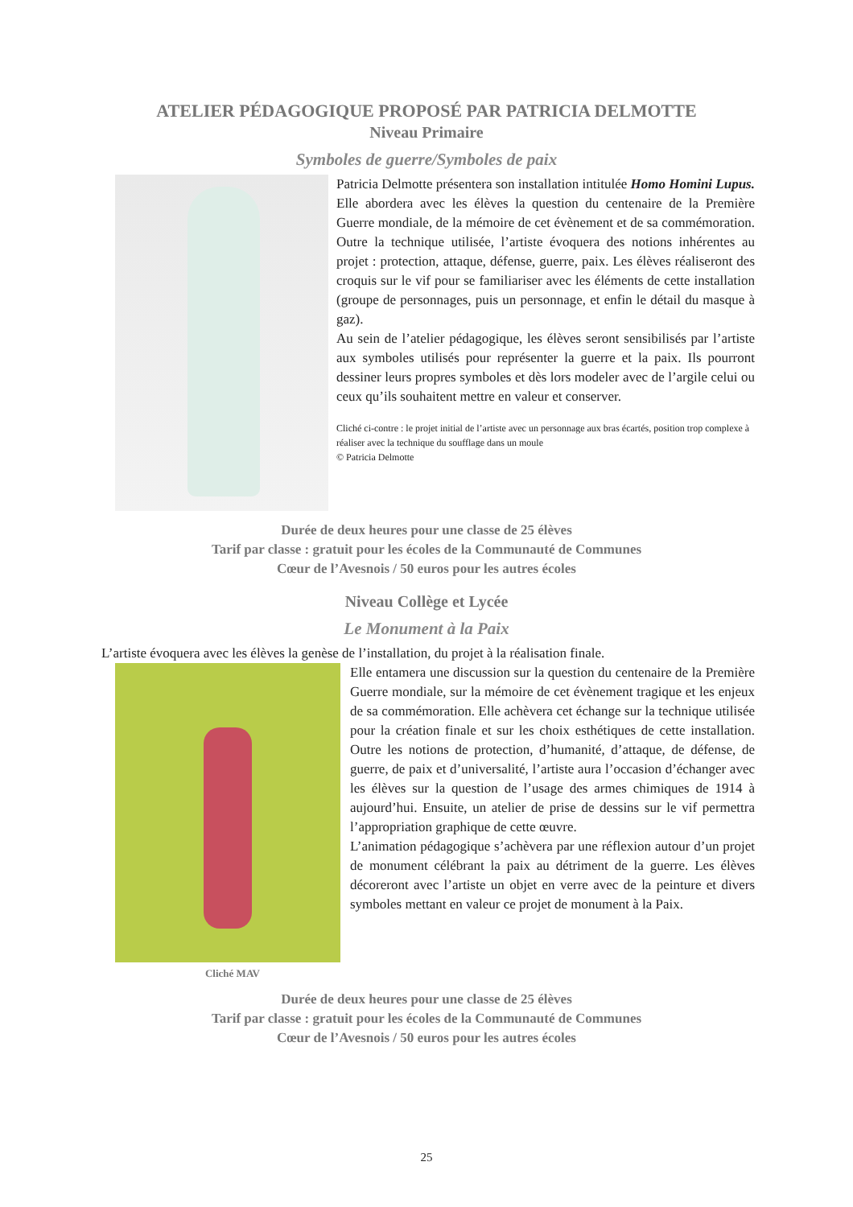ATELIER PÉDAGOGIQUE PROPOSÉ PAR PATRICIA DELMOTTE
Niveau Primaire
Symboles de guerre/Symboles de paix
Patricia Delmotte présentera son installation intitulée Homo Homini Lupus. Elle abordera avec les élèves la question du centenaire de la Première Guerre mondiale, de la mémoire de cet évènement et de sa commémoration. Outre la technique utilisée, l’artiste évoquera des notions inhérentes au projet : protection, attaque, défense, guerre, paix. Les élèves réaliseront des croquis sur le vif pour se familiariser avec les éléments de cette installation (groupe de personnages, puis un personnage, et enfin le détail du masque à gaz).
Au sein de l’atelier pédagogique, les élèves seront sensibilisés par l’artiste aux symboles utilisés pour représenter la guerre et la paix. Ils pourront dessiner leurs propres symboles et dès lors modeler avec de l’argile celui ou ceux qu’ils souhaitent mettre en valeur et conserver.
Cliché ci-contre : le projet initial de l’artiste avec un personnage aux bras écartés, position trop complexe à réaliser avec la technique du soufflage dans un moule
© Patricia Delmotte
Durée de deux heures pour une classe de 25 élèves
Tarif par classe : gratuit pour les écoles de la Communauté de Communes
Cœur de l’Avesnois / 50 euros pour les autres écoles
Niveau Collège et Lycée
Le Monument à la Paix
L’artiste évoquera avec les élèves la genèse de l’installation, du projet à la réalisation finale.
Cliché MAV
Elle entamera une discussion sur la question du centenaire de la Première Guerre mondiale, sur la mémoire de cet évènement tragique et les enjeux de sa commémoration. Elle achèvera cet échange sur la technique utilisée pour la création finale et sur les choix esthétiques de cette installation. Outre les notions de protection, d’humanité, d’attaque, de défense, de guerre, de paix et d’universalité, l’artiste aura l’occasion d’échanger avec les élèves sur la question de l’usage des armes chimiques de 1914 à aujourd’hui. Ensuite, un atelier de prise de dessins sur le vif permettra l’appropriation graphique de cette œuvre.
L’animation pédagogique s’achèvera par une réflexion autour d’un projet de monument célébrant la paix au détriment de la guerre. Les élèves décoreront avec l’artiste un objet en verre avec de la peinture et divers symboles mettant en valeur ce projet de monument à la Paix.
Durée de deux heures pour une classe de 25 élèves
Tarif par classe : gratuit pour les écoles de la Communauté de Communes
Cœur de l’Avesnois / 50 euros pour les autres écoles
25